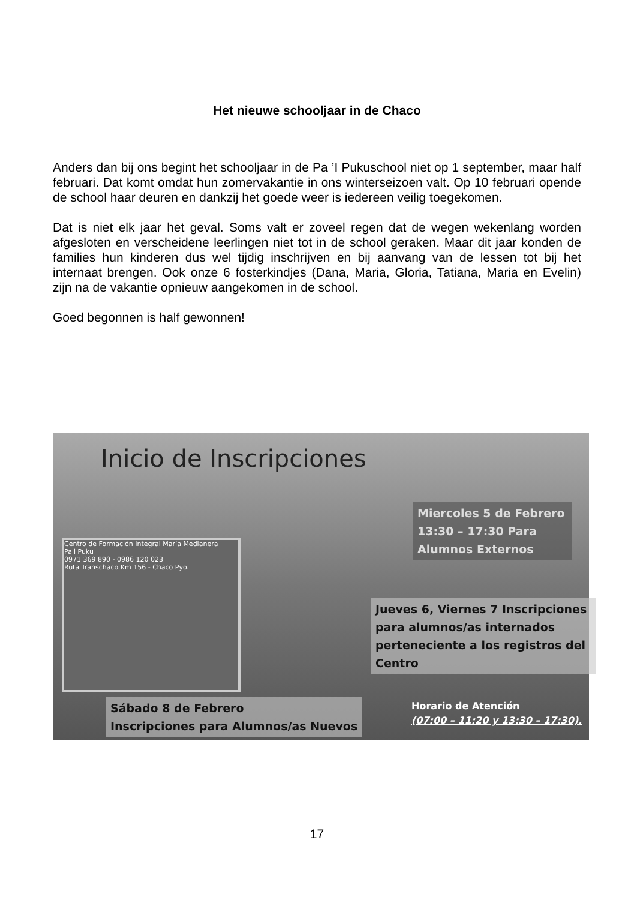Het nieuwe schooljaar in de Chaco
Anders dan bij ons begint het schooljaar in de Pa ’I Pukuschool niet op 1 september, maar half februari. Dat komt omdat hun zomervakantie in ons winterseizoen valt. Op 10 februari opende de school haar deuren en dankzij het goede weer is iedereen veilig toegekomen.
Dat is niet elk jaar het geval. Soms valt er zoveel regen dat de wegen wekenlang worden afgesloten en verscheidene leerlingen niet tot in de school geraken. Maar dit jaar konden de families hun kinderen dus wel tijdig inschrijven en bij aanvang van de lessen tot bij het internaat brengen. Ook onze 6 fosterkindjes (Dana, Maria, Gloria, Tatiana, Maria en Evelin) zijn na de vakantie opnieuw aangekomen in de school.
Goed begonnen is half gewonnen!
Inicio de Inscripciones
Miercoles 5 de Febrero
13:30 – 17:30 Para Alumnos Externos
Centro de Formación Integral María Medianera
Pa'i Puku
0971 369 890 - 0986 120 023
Ruta Transchaco Km 156 - Chaco Pyo.
Jueves 6, Viernes 7 Inscripciones para alumnos/as internados perteneciente a los registros del Centro
Sábado 8 de Febrero
Inscripciones para Alumnos/as Nuevos
Horario de Atención
(07:00 – 11:20 y 13:30 – 17:30).
17